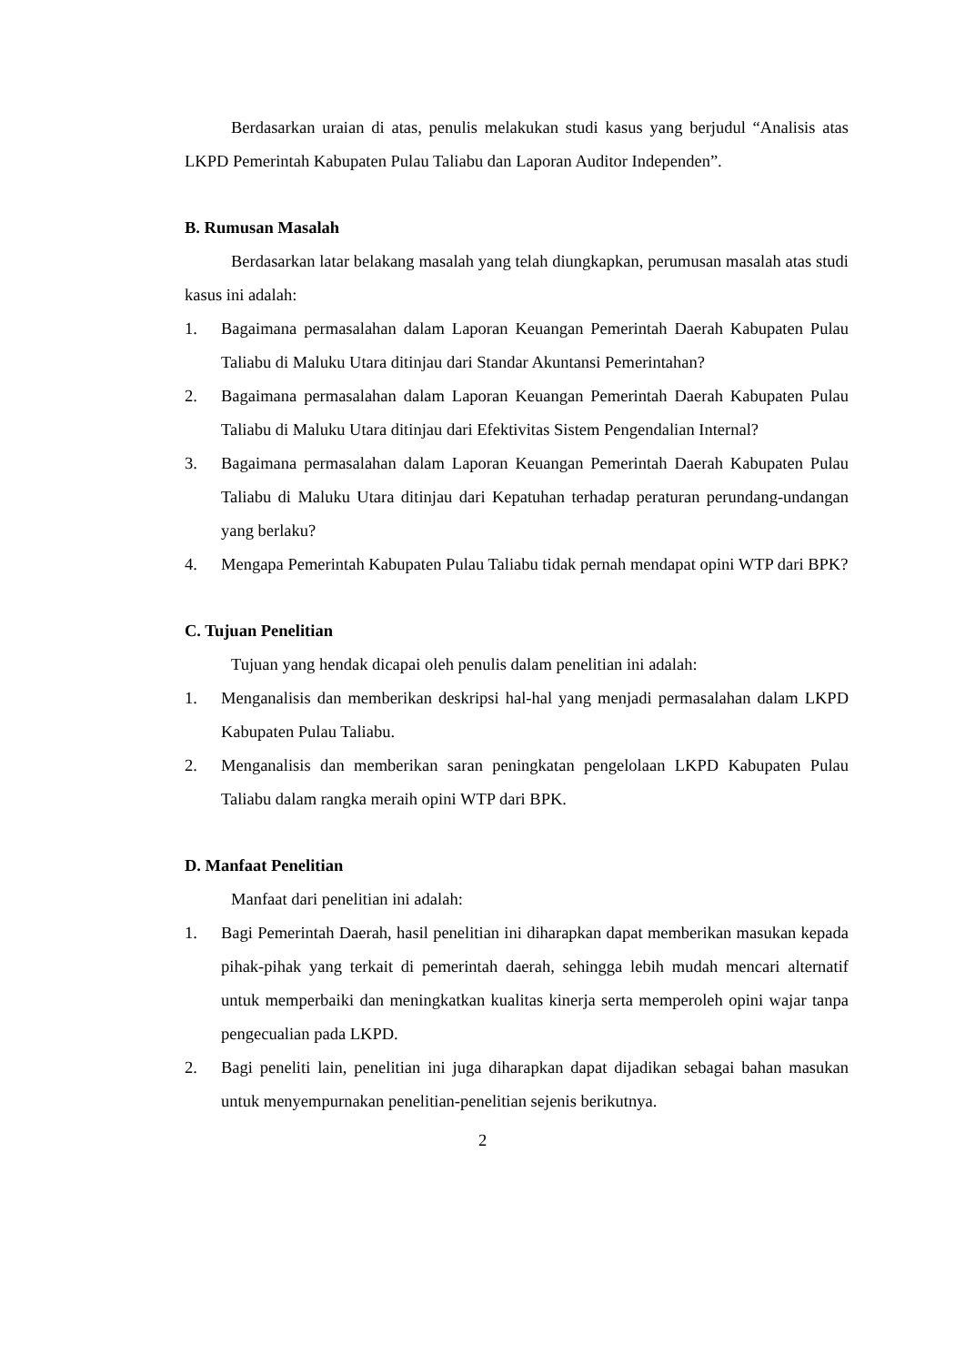Berdasarkan uraian di atas, penulis melakukan studi kasus yang berjudul “Analisis atas LKPD Pemerintah Kabupaten Pulau Taliabu dan Laporan Auditor Independen”.
B. Rumusan Masalah
Berdasarkan latar belakang masalah yang telah diungkapkan, perumusan masalah atas studi kasus ini adalah:
1. Bagaimana permasalahan dalam Laporan Keuangan Pemerintah Daerah Kabupaten Pulau Taliabu di Maluku Utara ditinjau dari Standar Akuntansi Pemerintahan?
2. Bagaimana permasalahan dalam Laporan Keuangan Pemerintah Daerah Kabupaten Pulau Taliabu di Maluku Utara ditinjau dari Efektivitas Sistem Pengendalian Internal?
3. Bagaimana permasalahan dalam Laporan Keuangan Pemerintah Daerah Kabupaten Pulau Taliabu di Maluku Utara ditinjau dari Kepatuhan terhadap peraturan perundang-undangan yang berlaku?
4. Mengapa Pemerintah Kabupaten Pulau Taliabu tidak pernah mendapat opini WTP dari BPK?
C. Tujuan Penelitian
Tujuan yang hendak dicapai oleh penulis dalam penelitian ini adalah:
1. Menganalisis dan memberikan deskripsi hal-hal yang menjadi permasalahan dalam LKPD Kabupaten Pulau Taliabu.
2. Menganalisis dan memberikan saran peningkatan pengelolaan LKPD Kabupaten Pulau Taliabu dalam rangka meraih opini WTP dari BPK.
D. Manfaat Penelitian
Manfaat dari penelitian ini adalah:
1. Bagi Pemerintah Daerah, hasil penelitian ini diharapkan dapat memberikan masukan kepada pihak-pihak yang terkait di pemerintah daerah, sehingga lebih mudah mencari alternatif untuk memperbaiki dan meningkatkan kualitas kinerja serta memperoleh opini wajar tanpa pengecualian pada LKPD.
2. Bagi peneliti lain, penelitian ini juga diharapkan dapat dijadikan sebagai bahan masukan untuk menyempurnakan penelitian-penelitian sejenis berikutnya.
2